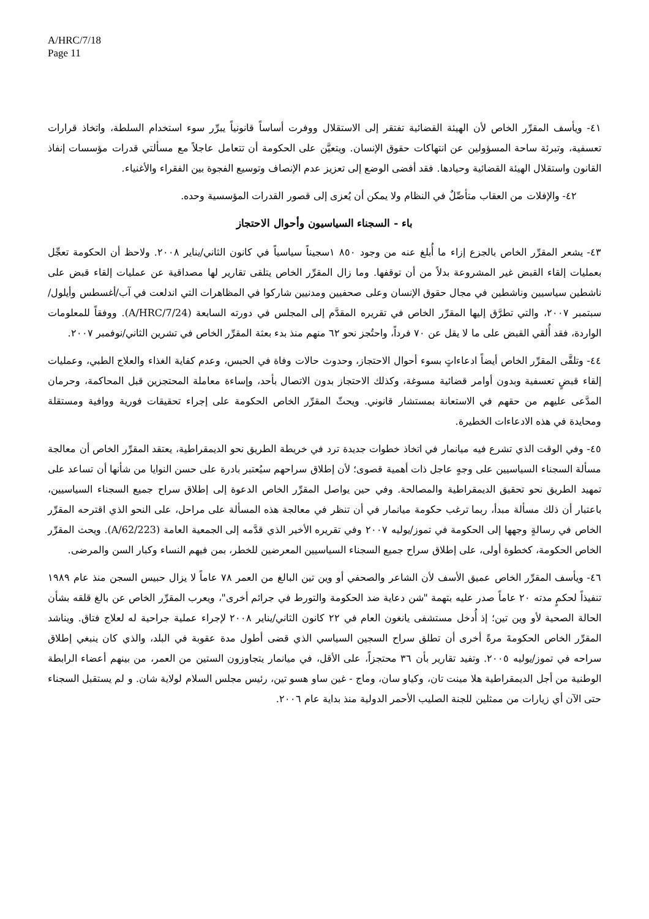A/HRC/7/18
Page 11
٤١- ويأسف المقرِّر الخاص لأن الهيئة القضائية تفتقر إلى الاستقلال ووفرت أساساً قانونياً يبرِّر سوء استخدام السلطة، واتخاذ قرارات تعسفية، وتبرئة ساحة المسؤولين عن انتهاكات حقوق الإنسان. ويتعيَّن على الحكومة أن تتعامل عاجلاً مع مسألتي قدرات مؤسسات إنفاذ القانون واستقلال الهيئة القضائية وحيادها. فقد أفضى الوضع إلى تعزيز عدم الإنصاف وتوسيع الفجوة بين الفقراء والأغنياء.
٤٢- والإفلات من العقاب متأصِّلٌ في النظام ولا يمكن أن يُعزى إلى قصور القدرات المؤسسية وحده.
باء - السجناء السياسيون وأحوال الاحتجاز
٤٣- يشعر المقرِّر الخاص بالجزع إزاء ما أُبلغ عنه من وجود ٨٥٠ ١سجيناً سياسياً في كانون الثاني/يناير ٢٠٠٨. ولاحظ أن الحكومة تعجِّل بعمليات إلقاء القبض غير المشروعة بدلاً من أن توقفها. وما زال المقرِّر الخاص يتلقى تقارير لها مصداقية عن عمليات إلقاء قبض على ناشطين سياسيين وناشطين في مجال حقوق الإنسان وعلى صحفيين ومدنيين شاركوا في المظاهرات التي اندلعت في آب/أغسطس وأيلول/سبتمبر ٢٠٠٧، والتي تطرَّق إليها المقرِّر الخاص في تقريره المقدَّم إلى المجلس في دورته السابعة (A/HRC/7/24). ووفقاً للمعلومات الواردة، فقد أُلقي القبض على ما لا يقل عن ٧٠ فرداً، واحتُجز نحو ٦٢ منهم منذ بدء بعثة المقرِّر الخاص في تشرين الثاني/نوفمبر ٢٠٠٧.
٤٤- وتلقَّى المقرِّر الخاص أيضاً ادعاءاتٍ بسوء أحوال الاحتجاز، وحدوث حالات وفاة في الحبس، وعدم كفاية الغذاء والعلاج الطبي، وعمليات إلقاء قبضٍ تعسفية وبدون أوامر قضائية مسوغة، وكذلك الاحتجاز بدون الاتصال بأحد، وإساءة معاملة المحتجزين قبل المحاكمة، وحرمان المدَّعى عليهم من حقهم في الاستعانة بمستشار قانوني. ويحثّ المقرِّر الخاص الحكومة على إجراء تحقيقات فورية ووافية ومستقلة ومحايدة في هذه الادعاءات الخطيرة.
٤٥- وفي الوقت الذي تشرع فيه ميانمار في اتخاذ خطوات جديدة ترد في خريطة الطريق نحو الديمقراطية، يعتقد المقرِّر الخاص أن معالجة مسألة السجناء السياسيين على وجهٍ عاجل ذات أهمية قصوى؛ لأن إطلاق سراحهم سيُعتبر بادرة على حسن النوايا من شأنها أن تساعد على تمهيد الطريق نحو تحقيق الديمقراطية والمصالحة. وفي حين يواصل المقرِّر الخاص الدعوة إلى إطلاق سراح جميع السجناء السياسيين، باعتبار أن ذلك مسألة مبدأ، ربما ترغب حكومة ميانمار في أن تنظر في معالجة هذه المسألة على مراحل، على النحو الذي اقترحه المقرِّر الخاص في رسالةٍ وجهها إلى الحكومة في تموز/يوليه ٢٠٠٧ وفي تقريره الأخير الذي قدَّمه إلى الجمعية العامة (A/62/223). ويحث المقرِّر الخاص الحكومة، كخطوة أولى، على إطلاق سراح جميع السجناء السياسيين المعرضين للخطر، بمن فيهم النساء وكبار السن والمرضى.
٤٦- ويأسف المقرِّر الخاص عميق الأسف لأن الشاعر والصحفي أو وين تين البالغ من العمر ٧٨ عاماً لا يزال حبيس السجن منذ عام ١٩٨٩ تنفيذاً لحكمٍ مدته ٢٠ عاماً صدر عليه بتهمة "شن دعاية ضد الحكومة والتورط في جرائم أخرى"، ويعرب المقرِّر الخاص عن بالغ قلقه بشأن الحالة الصحية لأو وين تين؛ إذ أُدخل مستشفى يانغون العام في ٢٢ كانون الثاني/يناير ٢٠٠٨ لإجراء عملية جراحية له لعلاج فتاق. ويناشد المقرِّر الخاص الحكومةَ مرةً أخرى أن تطلق سراح السجين السياسي الذي قضى أطول مدة عقوبة في البلد، والذي كان ينبغي إطلاق سراحه في تموز/يوليه ٢٠٠٥. وتفيد تقارير بأن ٣٦ محتجزاً، على الأقل، في ميانمار يتجاوزون الستين من العمر، من بينهم أعضاء الرابطة الوطنية من أجل الديمقراطية هلا مينت تان، وكياو سان، وماج - غين ساو هسو تين، رئيس مجلس السلام لولاية شان. و لم يستقبل السجناء حتى الآن أي زيارات من ممثلين للجنة الصليب الأحمر الدولية منذ بداية عام ٢٠٠٦.